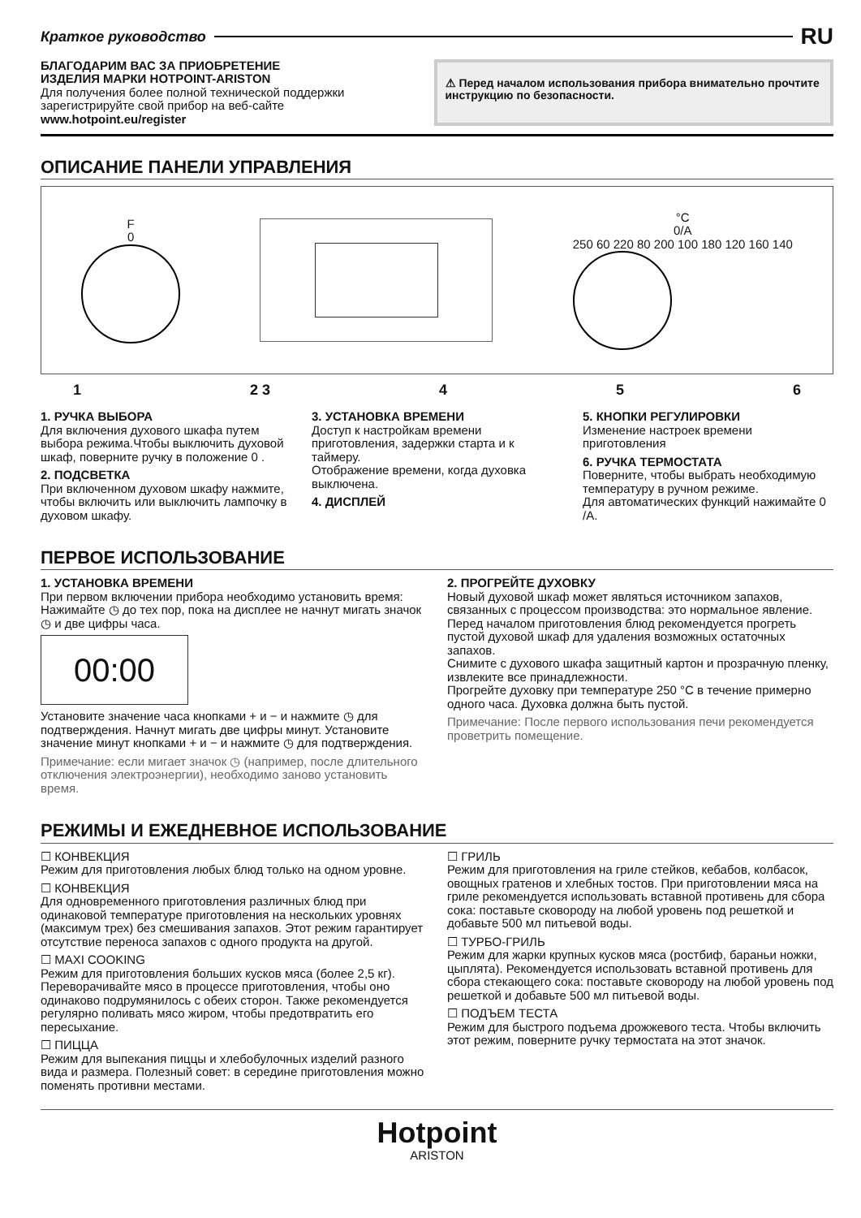Краткое руководство RU
БЛАГОДАРИМ ВАС ЗА ПРИОБРЕТЕНИЕ
ИЗДЕЛИЯ МАРКИ HOTPOINT-ARISTON
Для получения более полной технической поддержки зарегистрируйте свой прибор на веб-сайте www.hotpoint.eu/register
⚠ Перед началом использования прибора внимательно прочтите инструкцию по безопасности.
ОПИСАНИЕ ПАНЕЛИ УПРАВЛЕНИЯ
F
0
°C
0/A
250 60 220 80 200 100 180 120 160 140
1 2 3 4 5 6
1. РУЧКА ВЫБОРА
Для включения духового шкафа путем выбора режима.Чтобы выключить духовой шкаф, поверните ручку в положение 0 .
2. ПОДСВЕТКА
При включенном духовом шкафу нажмите, чтобы включить или выключить лампочку в духовом шкафу.
3. УСТАНОВКА ВРЕМЕНИ
Доступ к настройкам времени приготовления, задержки старта и к таймеру.
Отображение времени, когда духовка выключена.
4. ДИСПЛЕЙ
5. КНОПКИ РЕГУЛИРОВКИ
Изменение настроек времени приготовления
6. РУЧКА ТЕРМОСТАТА
Поверните, чтобы выбрать необходимую температуру в ручном режиме.
Для автоматических функций нажимайте 0 /A.
ПЕРВОЕ ИСПОЛЬЗОВАНИЕ
1. УСТАНОВКА ВРЕМЕНИ
При первом включении прибора необходимо установить время: Нажимайте ◷ до тех пор, пока на дисплее не начнут мигать значок ◷ и две цифры часа.
00:00
Установите значение часа кнопками + и − и нажмите ◷ для подтверждения. Начнут мигать две цифры минут. Установите значение минут кнопками + и − и нажмите ◷ для подтверждения.
Примечание: если мигает значок ◷ (например, после длительного отключения электроэнергии), необходимо заново установить время.
2. ПРОГРЕЙТЕ ДУХОВКУ
Новый духовой шкаф может являться источником запахов, связанных с процессом производства: это нормальное явление. Перед началом приготовления блюд рекомендуется прогреть пустой духовой шкаф для удаления возможных остаточных запахов.
Снимите с духового шкафа защитный картон и прозрачную пленку, извлеките все принадлежности.
Прогрейте духовку при температуре 250 °C в течение примерно одного часа. Духовка должна быть пустой.
Примечание: После первого использования печи рекомендуется проветрить помещение.
РЕЖИМЫ И ЕЖЕДНЕВНОЕ ИСПОЛЬЗОВАНИЕ
☐ КОНВЕКЦИЯ
Режим для приготовления любых блюд только на одном уровне.
☐ КОНВЕКЦИЯ
Для одновременного приготовления различных блюд при одинаковой температуре приготовления на нескольких уровнях (максимум трех) без смешивания запахов. Этот режим гарантирует отсутствие переноса запахов с одного продукта на другой.
☐ MAXI COOKING
Режим для приготовления больших кусков мяса (более 2,5 кг). Переворачивайте мясо в процессе приготовления, чтобы оно одинаково подрумянилось с обеих сторон. Также рекомендуется регулярно поливать мясо жиром, чтобы предотвратить его пересыхание.
☐ ПИЦЦА
Режим для выпекания пиццы и хлебобулочных изделий разного вида и размера. Полезный совет: в середине приготовления можно поменять противни местами.
☐ ГРИЛЬ
Режим для приготовления на гриле стейков, кебабов, колбасок, овощных гратенов и хлебных тостов. При приготовлении мяса на гриле рекомендуется использовать вставной противень для сбора сока: поставьте сковороду на любой уровень под решеткой и добавьте 500 мл питьевой воды.
☐ ТУРБО-ГРИЛЬ
Режим для жарки крупных кусков мяса (ростбиф, бараньи ножки, цыплята). Рекомендуется использовать вставной противень для сбора стекающего сока: поставьте сковороду на любой уровень под решеткой и добавьте 500 мл питьевой воды.
☐ ПОДЪЕМ ТЕСТА
Режим для быстрого подъема дрожжевого теста. Чтобы включить этот режим, поверните ручку термостата на этот значок.
Hotpoint
ARISTON